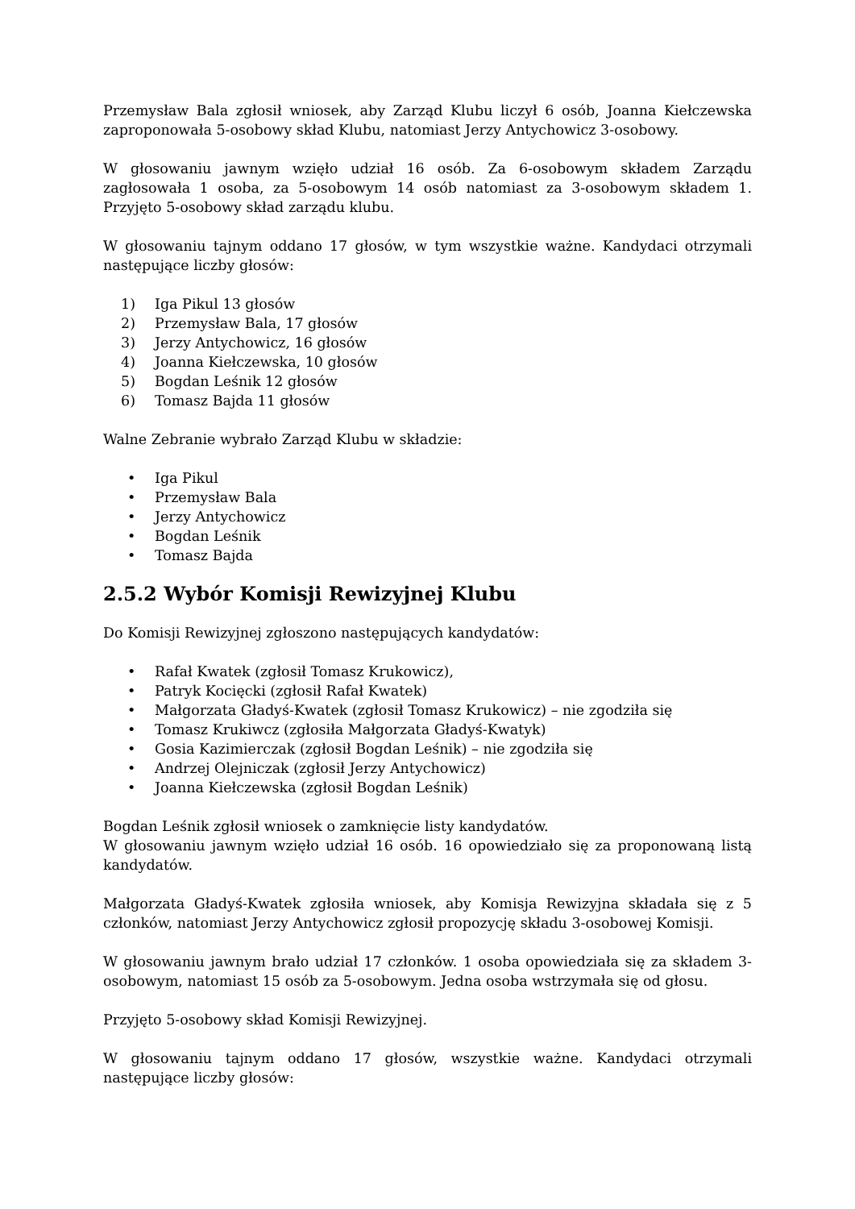Przemysław Bala zgłosił wniosek, aby Zarząd Klubu liczył 6 osób, Joanna Kiełczewska zaproponowała 5-osobowy skład Klubu, natomiast Jerzy Antychowicz 3-osobowy.
W głosowaniu jawnym wzięło udział 16 osób. Za 6-osobowym składem Zarządu zagłosowała 1 osoba, za 5-osobowym 14 osób natomiast za 3-osobowym składem 1. Przyjęto 5-osobowy skład zarządu klubu.
W głosowaniu tajnym oddano 17 głosów, w tym wszystkie ważne. Kandydaci otrzymali następujące liczby głosów:
1) Iga Pikul 13 głosów
2) Przemysław Bala, 17 głosów
3) Jerzy Antychowicz, 16 głosów
4) Joanna Kiełczewska, 10 głosów
5) Bogdan Leśnik 12 głosów
6) Tomasz Bajda 11 głosów
Walne Zebranie wybrało Zarząd Klubu w składzie:
• Iga Pikul
• Przemysław Bala
• Jerzy Antychowicz
• Bogdan Leśnik
• Tomasz Bajda
2.5.2 Wybór Komisji Rewizyjnej Klubu
Do Komisji Rewizyjnej zgłoszono następujących kandydatów:
• Rafał Kwatek (zgłosił Tomasz Krukowicz),
• Patryk Kocięcki (zgłosił Rafał Kwatek)
• Małgorzata Gładyś-Kwatek (zgłosił Tomasz Krukowicz) – nie zgodziła się
• Tomasz Krukiwcz (zgłosiła Małgorzata Gładyś-Kwatyk)
• Gosia Kazimierczak (zgłosił Bogdan Leśnik) – nie zgodziła się
• Andrzej Olejniczak (zgłosił Jerzy Antychowicz)
• Joanna Kiełczewska (zgłosił Bogdan Leśnik)
Bogdan Leśnik zgłosił wniosek o zamknięcie listy kandydatów.
W głosowaniu jawnym wzięło udział 16 osób. 16 opowiedziało się za proponowaną listą kandydatów.
Małgorzata Gładyś-Kwatek zgłosiła wniosek, aby Komisja Rewizyjna składała się z 5 członków, natomiast Jerzy Antychowicz zgłosił propozycję składu 3-osobowej Komisji.
W głosowaniu jawnym brało udział 17 członków. 1 osoba opowiedziała się za składem 3-osobowym, natomiast 15 osób za 5-osobowym. Jedna osoba wstrzymała się od głosu.
Przyjęto 5-osobowy skład Komisji Rewizyjnej.
W głosowaniu tajnym oddano 17 głosów, wszystkie ważne. Kandydaci otrzymali następujące liczby głosów: